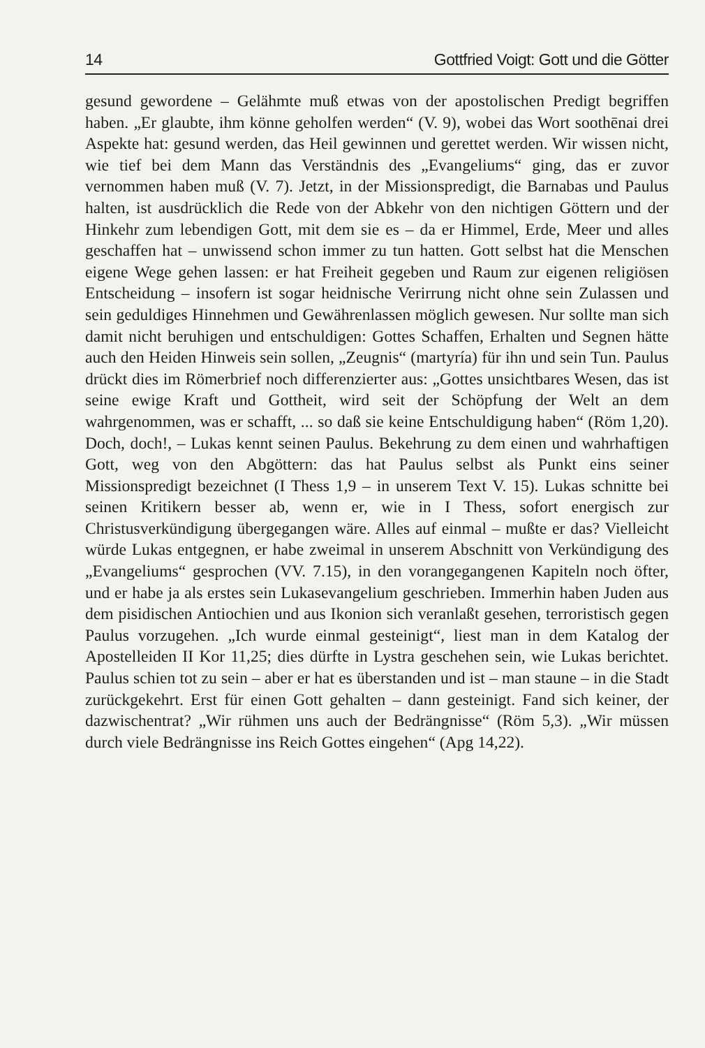14 Gottfried Voigt: Gott und die Götter
gesund gewordene – Gelähmte muß etwas von der apostolischen Predigt begriffen haben. „Er glaubte, ihm könne geholfen werden“ (V. 9), wobei das Wort soothēnai drei Aspekte hat: gesund werden, das Heil gewinnen und gerettet werden. Wir wissen nicht, wie tief bei dem Mann das Verständnis des „Evangeliums“ ging, das er zuvor vernommen haben muß (V. 7). Jetzt, in der Missionspredigt, die Barnabas und Paulus halten, ist ausdrücklich die Rede von der Abkehr von den nichtigen Göttern und der Hinkehr zum lebendigen Gott, mit dem sie es – da er Himmel, Erde, Meer und alles geschaffen hat – unwissend schon immer zu tun hatten. Gott selbst hat die Menschen eigene Wege gehen lassen: er hat Freiheit gegeben und Raum zur eigenen religiösen Entscheidung – insofern ist sogar heidnische Verirrung nicht ohne sein Zulassen und sein geduldiges Hinnehmen und Gewährenlassen möglich gewesen. Nur sollte man sich damit nicht beruhigen und entschuldigen: Gottes Schaffen, Erhalten und Segnen hätte auch den Heiden Hinweis sein sollen, „Zeugnis“ (martyría) für ihn und sein Tun. Paulus drückt dies im Römerbrief noch differenzierter aus: „Gottes unsichtbares Wesen, das ist seine ewige Kraft und Gottheit, wird seit der Schöpfung der Welt an dem wahrgenommen, was er schafft, ... so daß sie keine Entschuldigung haben“ (Röm 1,20). Doch, doch!, – Lukas kennt seinen Paulus. Bekehrung zu dem einen und wahrhaftigen Gott, weg von den Abgöttern: das hat Paulus selbst als Punkt eins seiner Missionspredigt bezeichnet (I Thess 1,9 – in unserem Text V. 15). Lukas schnitte bei seinen Kritikern besser ab, wenn er, wie in I Thess, sofort energisch zur Christusverkündigung übergegangen wäre. Alles auf einmal – mußte er das? Vielleicht würde Lukas entgegnen, er habe zweimal in unserem Abschnitt von Verkündigung des „Evangeliums“ gesprochen (VV. 7.15), in den vorangegangenen Kapiteln noch öfter, und er habe ja als erstes sein Lukasevangelium geschrieben. Immerhin haben Juden aus dem pisidischen Antiochien und aus Ikonion sich veranlaßt gesehen, terroristisch gegen Paulus vorzugehen. „Ich wurde einmal gesteinigt“, liest man in dem Katalog der Apostelleiden II Kor 11,25; dies dürfte in Lystra geschehen sein, wie Lukas berichtet. Paulus schien tot zu sein – aber er hat es überstanden und ist – man staune – in die Stadt zurückgekehrt. Erst für einen Gott gehalten – dann gesteinigt. Fand sich keiner, der dazwischentrat? „Wir rühmen uns auch der Bedrängnisse“ (Röm 5,3). „Wir müssen durch viele Bedrängnisse ins Reich Gottes eingehen“ (Apg 14,22).